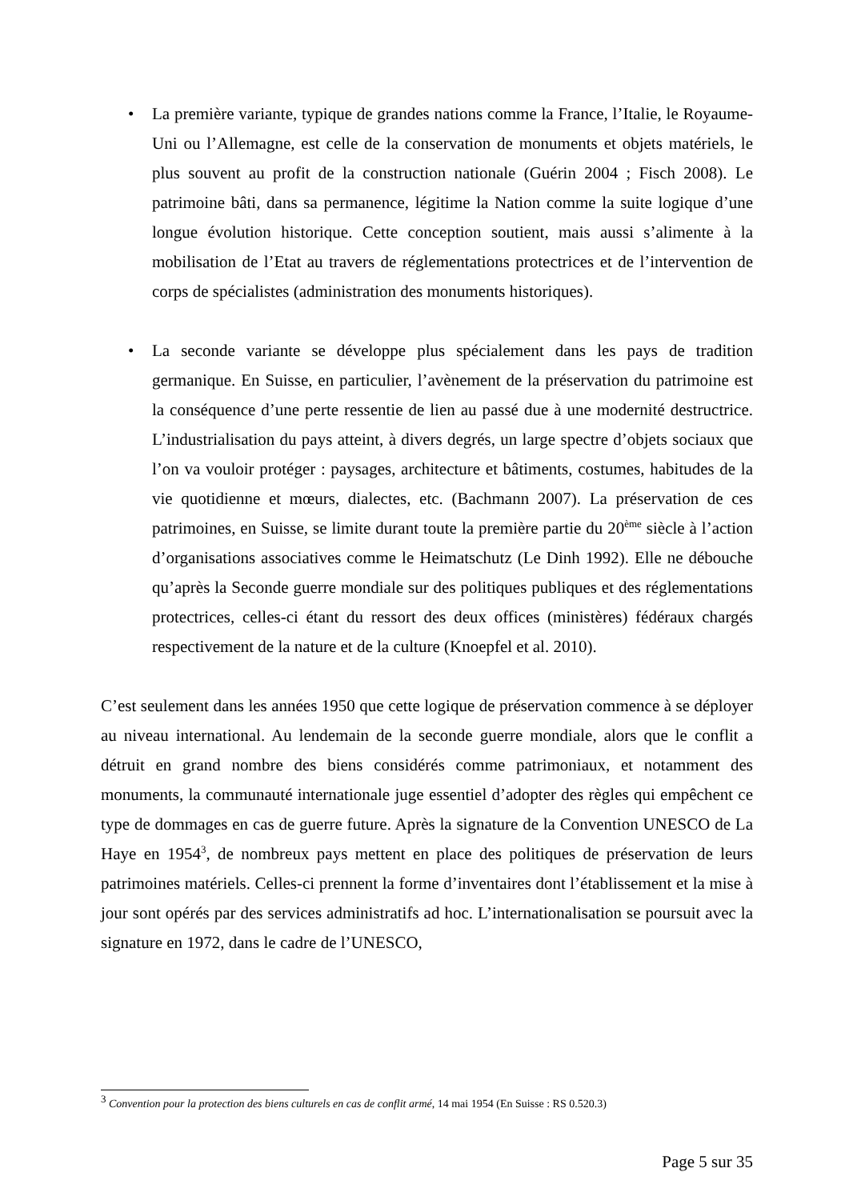• La première variante, typique de grandes nations comme la France, l’Italie, le Royaume-Uni ou l’Allemagne, est celle de la conservation de monuments et objets matériels, le plus souvent au profit de la construction nationale (Guérin 2004 ; Fisch 2008). Le patrimoine bâti, dans sa permanence, légitime la Nation comme la suite logique d’une longue évolution historique. Cette conception soutient, mais aussi s’alimente à la mobilisation de l’Etat au travers de réglementations protectrices et de l’intervention de corps de spécialistes (administration des monuments historiques).
• La seconde variante se développe plus spécialement dans les pays de tradition germanique. En Suisse, en particulier, l’avènement de la préservation du patrimoine est la conséquence d’une perte ressentie de lien au passé due à une modernité destructrice. L’industrialisation du pays atteint, à divers degrés, un large spectre d’objets sociaux que l’on va vouloir protéger : paysages, architecture et bâtiments, costumes, habitudes de la vie quotidienne et mœurs, dialectes, etc. (Bachmann 2007). La préservation de ces patrimoines, en Suisse, se limite durant toute la première partie du 20<sup>ème</sup> siècle à l’action d’organisations associatives comme le Heimatschutz (Le Dinh 1992). Elle ne débouche qu’après la Seconde guerre mondiale sur des politiques publiques et des réglementations protectrices, celles-ci étant du ressort des deux offices (ministères) fédéraux chargés respectivement de la nature et de la culture (Knoepfel et al. 2010).
C’est seulement dans les années 1950 que cette logique de préservation commence à se déployer au niveau international. Au lendemain de la seconde guerre mondiale, alors que le conflit a détruit en grand nombre des biens considérés comme patrimoniaux, et notamment des monuments, la communauté internationale juge essentiel d’adopter des règles qui empêchent ce type de dommages en cas de guerre future. Après la signature de la Convention UNESCO de La Haye en 1954<sup>3</sup>, de nombreux pays mettent en place des politiques de préservation de leurs patrimoines matériels. Celles-ci prennent la forme d’inventaires dont l’établissement et la mise à jour sont opérés par des services administratifs ad hoc. L’internationalisation se poursuit avec la signature en 1972, dans le cadre de l’UNESCO,
<sup>3</sup> Convention pour la protection des biens culturels en cas de conflit armé, 14 mai 1954 (En Suisse : RS 0.520.3)
Page 5 sur 35